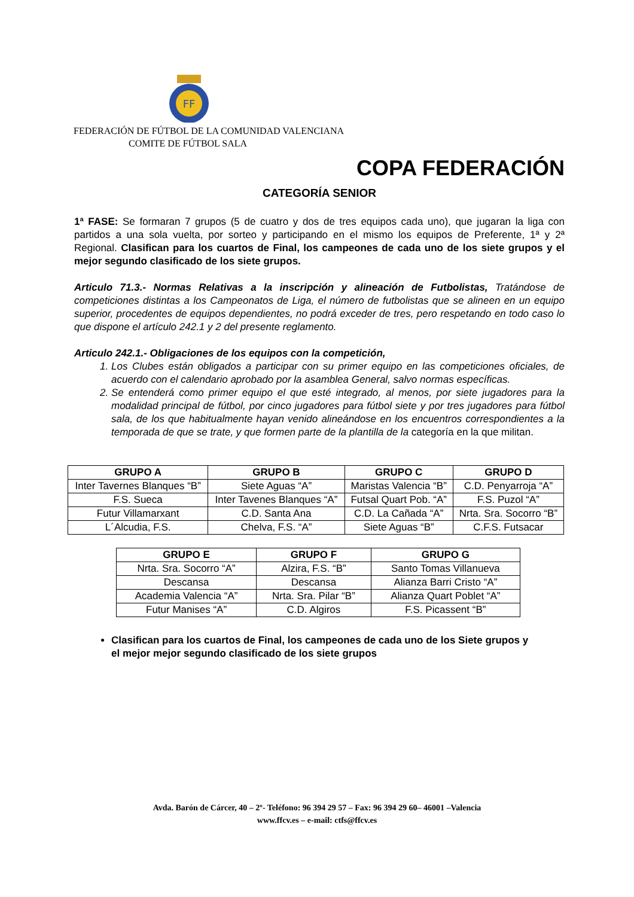FF
FEDERACIÓN DE FÚTBOL DE LA COMUNIDAD VALENCIANA
COMITE DE FÚTBOL SALA
COPA FEDERACIÓN
CATEGORÍA SENIOR
1ª FASE: Se formaran 7 grupos (5 de cuatro y dos de tres equipos cada uno), que jugaran la liga con partidos a una sola vuelta, por sorteo y participando en el mismo los equipos de Preferente, 1ª y 2ª Regional. Clasifican para los cuartos de Final, los campeones de cada uno de los siete grupos y el mejor segundo clasificado de los siete grupos.
Articulo 71.3.- Normas Relativas a la inscripción y alineación de Futbolistas, Tratándose de competiciones distintas a los Campeonatos de Liga, el número de futbolistas que se alineen en un equipo superior, procedentes de equipos dependientes, no podrá exceder de tres, pero respetando en todo caso lo que dispone el artículo 242.1 y 2 del presente reglamento.
Articulo 242.1.- Obligaciones de los equipos con la competición,
1. Los Clubes están obligados a participar con su primer equipo en las competiciones oficiales, de acuerdo con el calendario aprobado por la asamblea General, salvo normas específicas.
2. Se entenderá como primer equipo el que esté integrado, al menos, por siete jugadores para la modalidad principal de fútbol, por cinco jugadores para fútbol siete y por tres jugadores para fútbol sala, de los que habitualmente hayan venido alineándose en los encuentros correspondientes a la temporada de que se trate, y que formen parte de la plantilla de la categoría en la que militan.
| GRUPO A | GRUPO B | GRUPO C | GRUPO D |
| --- | --- | --- | --- |
| Inter Tavernes Blanques “B” | Siete Aguas “A” | Maristas Valencia “B” | C.D. Penyarroja “A” |
| F.S. Sueca | Inter Tavenes Blanques “A” | Futsal Quart Pob. “A” | F.S. Puzol “A” |
| Futur Villamarxant | C.D. Santa Ana | C.D. La Cañada “A” | Nrta. Sra. Socorro “B” |
| L´Alcudia, F.S. | Chelva, F.S. “A” | Siete Aguas “B” | C.F.S. Futsacar |
| GRUPO E | GRUPO F | GRUPO G |
| --- | --- | --- |
| Nrta. Sra. Socorro “A” | Alzira, F.S. “B” | Santo Tomas Villanueva |
| Descansa | Descansa | Alianza Barri Cristo “A” |
| Academia Valencia “A” | Nrta. Sra. Pilar “B” | Alianza Quart Poblet “A” |
| Futur Manises “A” | C.D. Algiros | F.S. Picassent “B” |
Clasifican para los cuartos de Final, los campeones de cada uno de los Siete grupos y el mejor mejor segundo clasificado de los siete grupos
Avda. Barón de Cárcer, 40 – 2º- Teléfono: 96 394 29 57 – Fax: 96 394 29 60– 46001 –Valencia
www.ffcv.es – e-mail: ctfs@ffcv.es